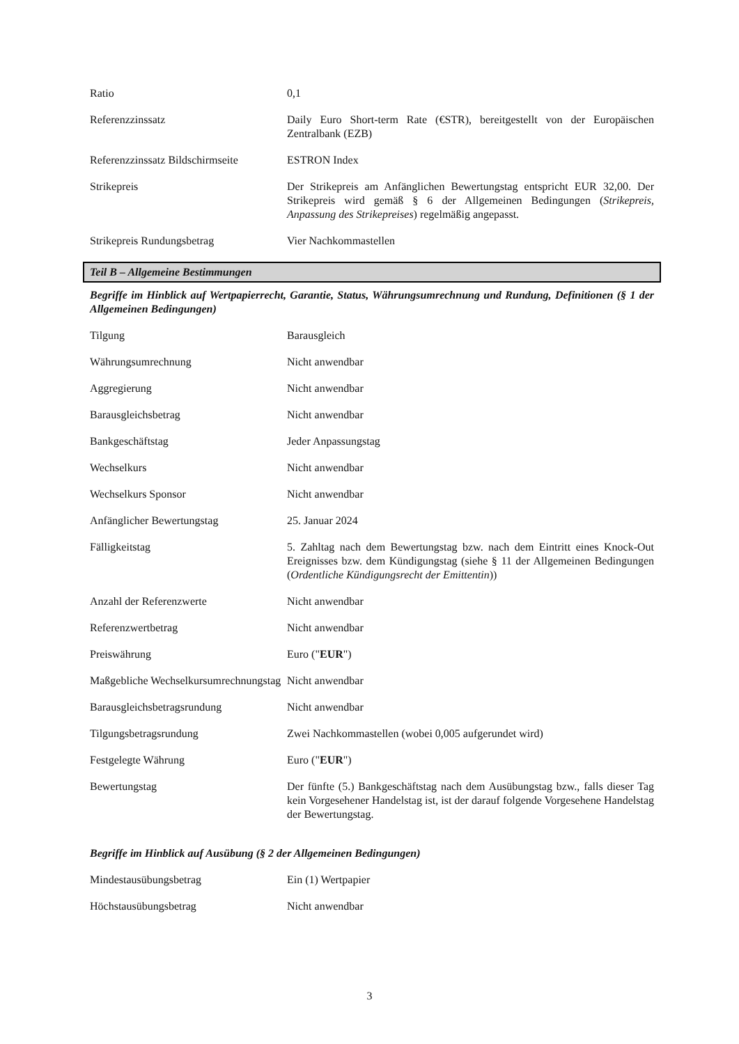| Ratio | 0,1 |
| Referenzzinssatz | Daily Euro Short-term Rate (€STR), bereitgestellt von der Europäischen Zentralbank (EZB) |
| Referenzzinssatz Bildschirmseite | ESTRON Index |
| Strikepreis | Der Strikepreis am Anfänglichen Bewertungstag entspricht EUR 32,00. Der Strikepreis wird gemäß § 6 der Allgemeinen Bedingungen ( Strikepreis, Anpassung des Strikepreises ) regelmäßig angepasst. |
| Strikepreis Rundungsbetrag | Vier Nachkommastellen |
Teil B – Allgemeine Bestimmungen
Begriffe im Hinblick auf Wertpapierrecht, Garantie, Status, Währungsumrechnung und Rundung, Definitionen (§ 1 der Allgemeinen Bedingungen)
| Tilgung | Barausgleich |
| Währungsumrechnung | Nicht anwendbar |
| Aggregierung | Nicht anwendbar |
| Barausgleichsbetrag | Nicht anwendbar |
| Bankgeschäftstag | Jeder Anpassungstag |
| Wechselkurs | Nicht anwendbar |
| Wechselkurs Sponsor | Nicht anwendbar |
| Anfänglicher Bewertungstag | 25. Januar 2024 |
| Fälligkeitstag | 5. Zahltag nach dem Bewertungstag bzw. nach dem Eintritt eines Knock-Out Ereignisses bzw. dem Kündigungstag (siehe § 11 der Allgemeinen Bedingungen ( Ordentliche Kündigungsrecht der Emittentin )) |
| Anzahl der Referenzwerte | Nicht anwendbar |
| Referenzwertbetrag | Nicht anwendbar |
| Preiswährung | Euro (" EUR ") |
| Maßgebliche Wechselkursumrechnungstag | Nicht anwendbar |
| Barausgleichsbetragsrundung | Nicht anwendbar |
| Tilgungsbetragsrundung | Zwei Nachkommastellen (wobei 0,005 aufgerundet wird) |
| Festgelegte Währung | Euro (" EUR ") |
| Bewertungstag | Der fünfte (5.) Bankgeschäftstag nach dem Ausübungstag bzw., falls dieser Tag kein Vorgesehener Handelstag ist, ist der darauf folgende Vorgesehene Handelstag der Bewertungstag. |
Begriffe im Hinblick auf Ausübung (§ 2 der Allgemeinen Bedingungen)
| Mindestausübungsbetrag | Ein (1) Wertpapier |
| Höchstausübungsbetrag | Nicht anwendbar |
3